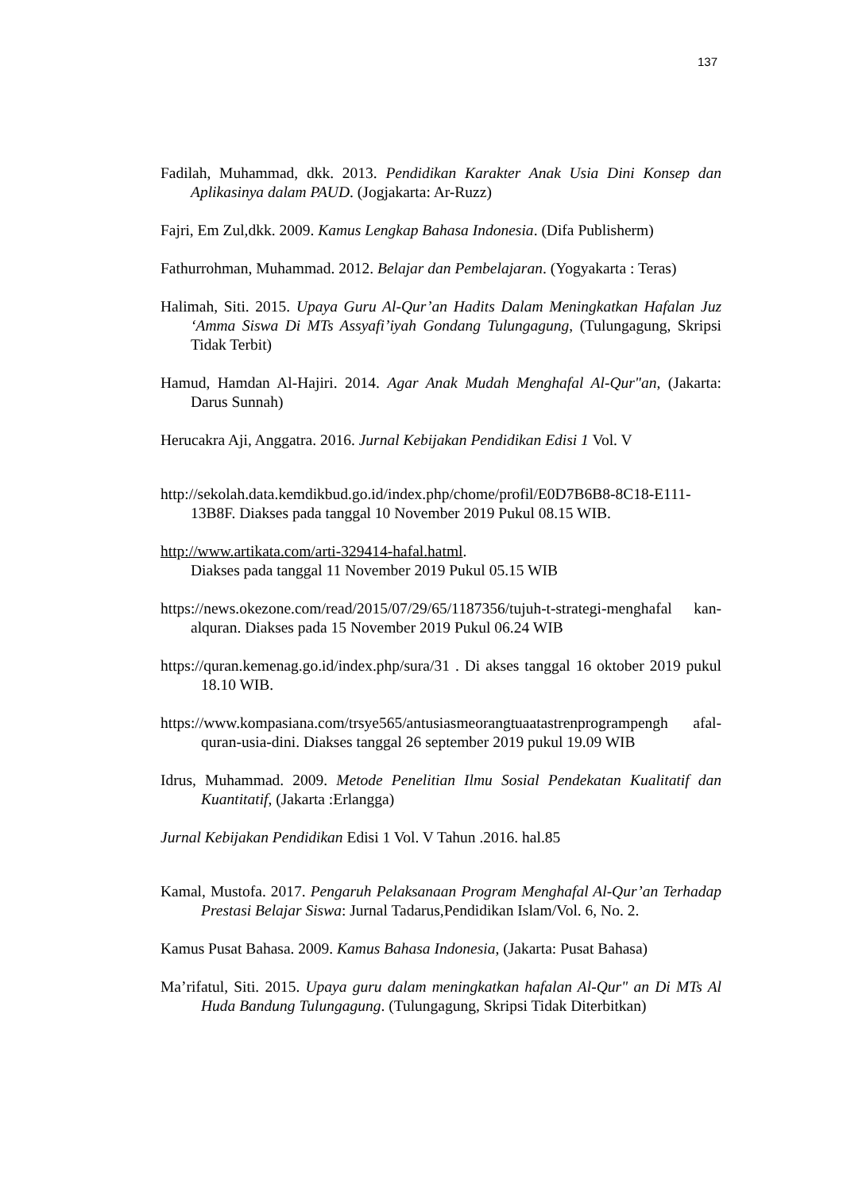137
Fadilah, Muhammad, dkk. 2013. Pendidikan Karakter Anak Usia Dini Konsep dan Aplikasinya dalam PAUD. (Jogjakarta: Ar-Ruzz)
Fajri, Em Zul,dkk. 2009. Kamus Lengkap Bahasa Indonesia. (Difa Publisherm)
Fathurrohman, Muhammad. 2012. Belajar dan Pembelajaran. (Yogyakarta : Teras)
Halimah, Siti. 2015. Upaya Guru Al-Qur’an Hadits Dalam Meningkatkan Hafalan Juz ‘Amma Siswa Di MTs Assyafi’iyah Gondang Tulungagung, (Tulungagung, Skripsi Tidak Terbit)
Hamud, Hamdan Al-Hajiri. 2014. Agar Anak Mudah Menghafal Al-Qur"an, (Jakarta: Darus Sunnah)
Herucakra Aji, Anggatra. 2016. Jurnal Kebijakan Pendidikan Edisi 1 Vol. V
http://sekolah.data.kemdikbud.go.id/index.php/chome/profil/E0D7B6B8-8C18-E111-13B8F. Diakses pada tanggal 10 November 2019 Pukul 08.15 WIB.
http://www.artikata.com/arti-329414-hafal.hatml.
Diakses pada tanggal 11 November 2019 Pukul 05.15 WIB
https://news.okezone.com/read/2015/07/29/65/1187356/tujuh-t-strategi-menghafal kan-alquran. Diakses pada 15 November 2019 Pukul 06.24 WIB
https://quran.kemenag.go.id/index.php/sura/31 . Di akses tanggal 16 oktober 2019 pukul 18.10 WIB.
https://www.kompasiana.com/trsye565/antusiasmeorangtuaatastrenprogrampengh afal-quran-usia-dini. Diakses tanggal 26 september 2019 pukul 19.09 WIB
Idrus, Muhammad. 2009. Metode Penelitian Ilmu Sosial Pendekatan Kualitatif dan Kuantitatif, (Jakarta :Erlangga)
Jurnal Kebijakan Pendidikan Edisi 1 Vol. V Tahun .2016. hal.85
Kamal, Mustofa. 2017. Pengaruh Pelaksanaan Program Menghafal Al-Qur’an Terhadap Prestasi Belajar Siswa: Jurnal Tadarus,Pendidikan Islam/Vol. 6, No. 2.
Kamus Pusat Bahasa. 2009. Kamus Bahasa Indonesia, (Jakarta: Pusat Bahasa)
Ma’rifatul, Siti. 2015. Upaya guru dalam meningkatkan hafalan Al-Qur" an Di MTs Al Huda Bandung Tulungagung. (Tulungagung, Skripsi Tidak Diterbitkan)